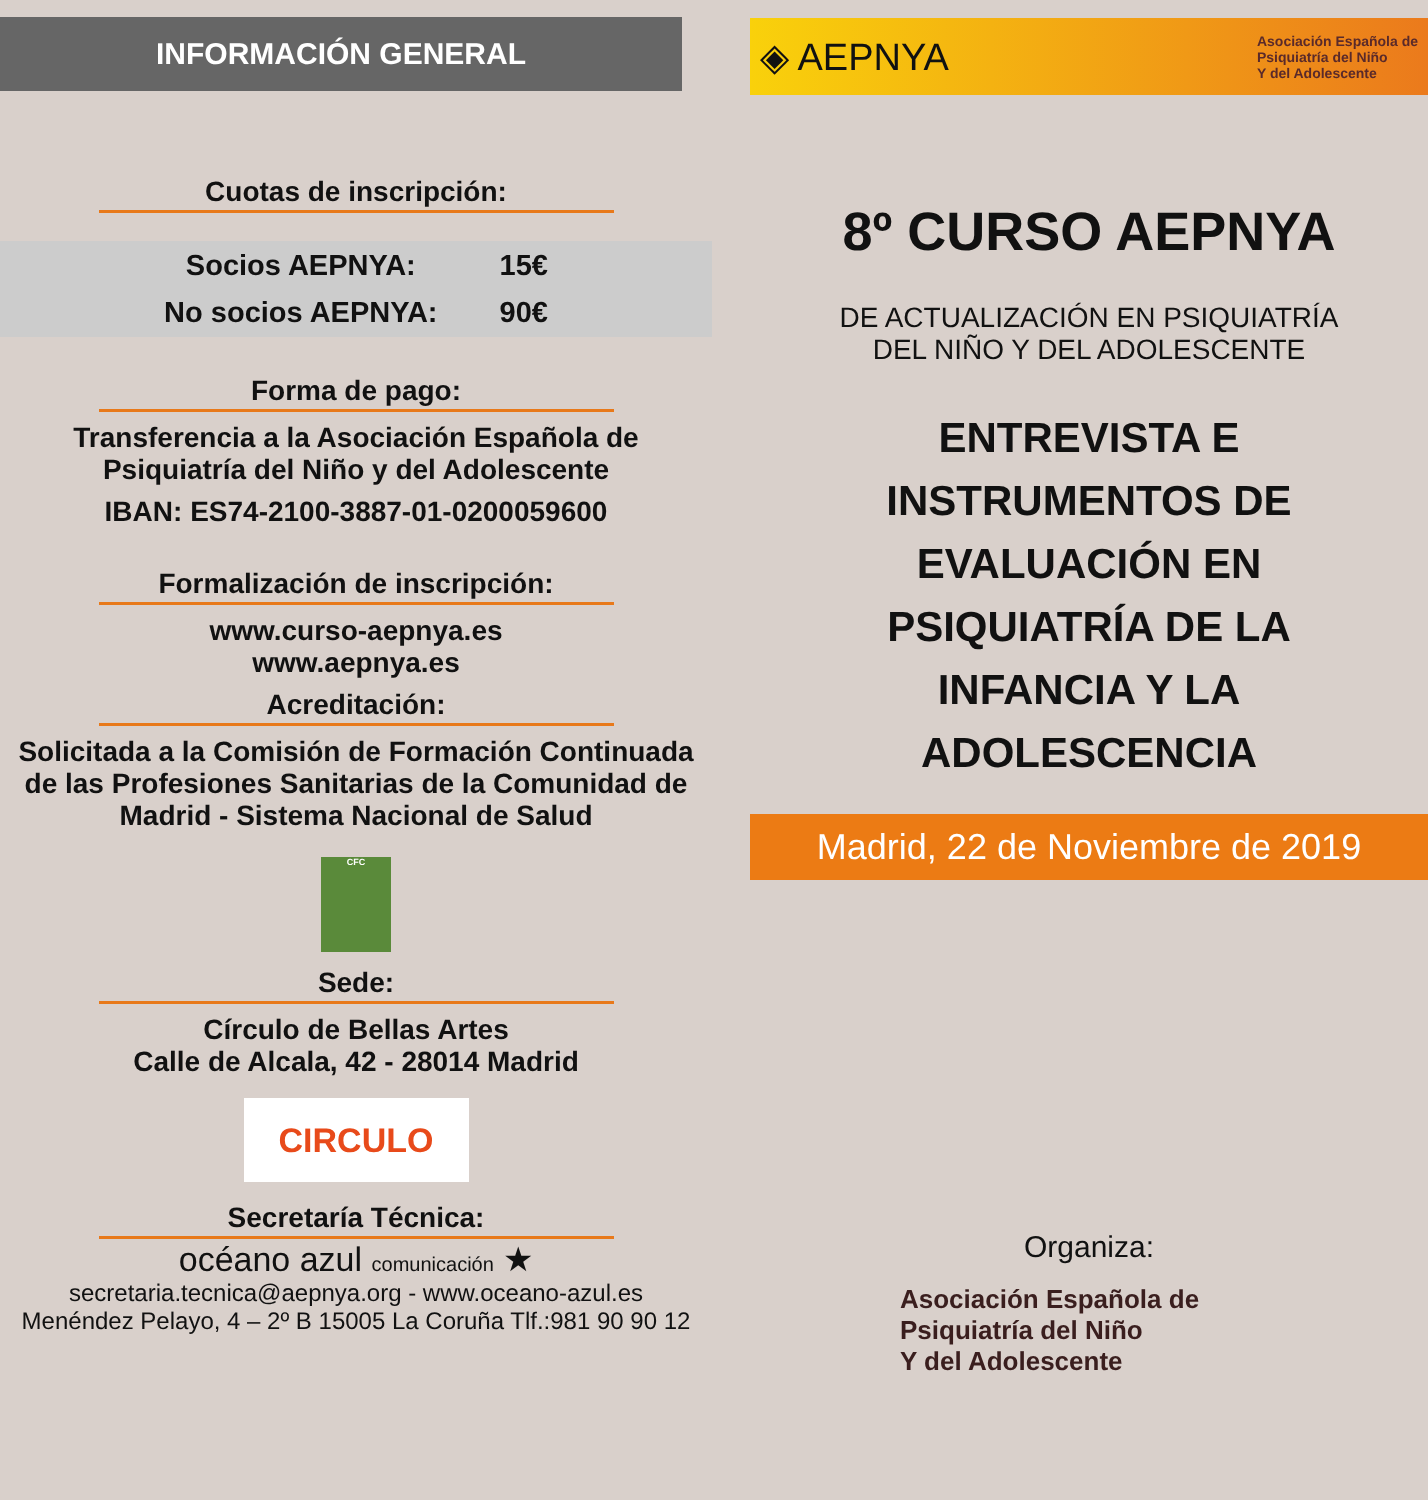INFORMACIÓN GENERAL
Cuotas de inscripción:
| Socios AEPNYA: | 15€ |
| No socios AEPNYA: | 90€ |
Forma de pago:
Transferencia a la Asociación Española de
Psiquiatría del Niño y del Adolescente
IBAN: ES74-2100-3887-01-0200059600
Formalización de inscripción:
www.curso-aepnya.es
www.aepnya.es
Acreditación:
Solicitada a la Comisión de Formación Continuada de las Profesiones Sanitarias de la Comunidad de Madrid - Sistema Nacional de Salud
CFC
Sede:
Círculo de Bellas Artes
Calle de Alcala, 42 - 28014 Madrid
CIRCULO
Secretaría Técnica:
océano azul comunicación ★
secretaria.tecnica@aepnya.org - www.oceano-azul.es
Menéndez Pelayo, 4 – 2º B 15005 La Coruña Tlf.:981 90 90 12
◈ AEPNYA Asociación Española de
Psiquiatría del Niño
Y del Adolescente
8º CURSO AEPNYA
DE ACTUALIZACIÓN EN PSIQUIATRÍA
DEL NIÑO Y DEL ADOLESCENTE
ENTREVISTA E
INSTRUMENTOS DE
EVALUACIÓN EN
PSIQUIATRÍA DE LA
INFANCIA Y LA
ADOLESCENCIA
Madrid, 22 de Noviembre de 2019
Organiza:
Asociación Española de
Psiquiatría del Niño
Y del Adolescente